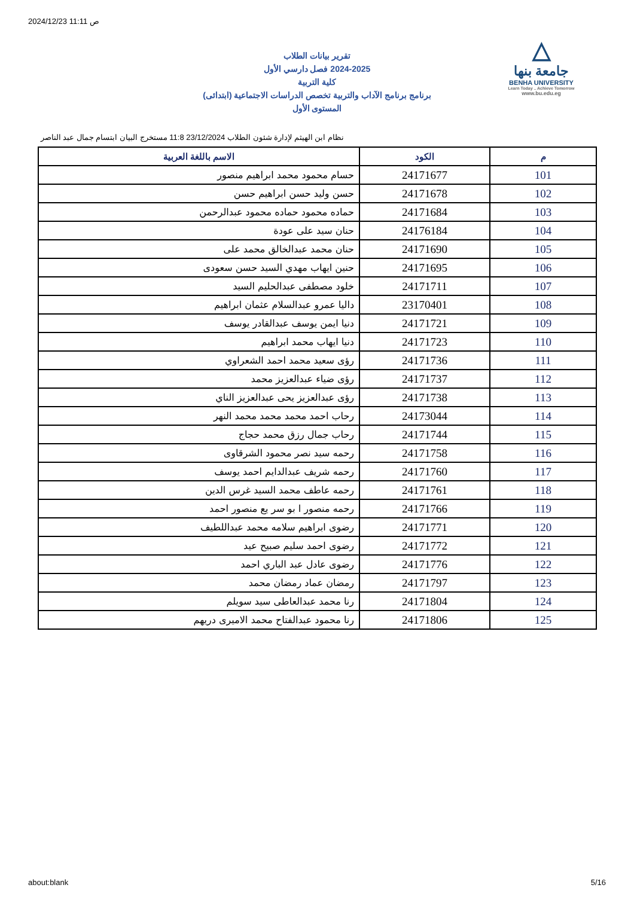2024/12/23 11:11 ص
△
جامعة بنها
BENHA UNIVERSITY
Learn Today .. Achieve Tomorrow
www.bu.edu.eg
تقرير بيانات الطلاب
2024-2025 فصل دارسي الأول
كلية التربية
برنامج برنامج الآداب والتربية تخصص الدراسات الاجتماعية (ابتدائى)
المستوى الأول
نظام ابن الهيثم لإدارة شئون الطلاب 23/12/2024 11:8 مستخرج البيان ابتسام جمال عبد الناصر
| م | الكود | الاسم باللغة العربية |
| --- | --- | --- |
| 101 | 24171677 | حسام محمود محمد ابراهيم منصور |
| 102 | 24171678 | حسن وليد حسن ابراهيم حسن |
| 103 | 24171684 | حماده محمود حماده محمود عبدالرحمن |
| 104 | 24176184 | حنان سيد على عودة |
| 105 | 24171690 | حنان محمد عبدالخالق محمد على |
| 106 | 24171695 | حنين ايهاب مهدي السيد حسن سعودى |
| 107 | 24171711 | خلود مصطفى عبدالحليم السيد |
| 108 | 23170401 | داليا عمرو عبدالسلام عثمان ابراهيم |
| 109 | 24171721 | دنيا ايمن يوسف عبدالقادر يوسف |
| 110 | 24171723 | دنيا ايهاب محمد ابراهيم |
| 111 | 24171736 | رؤى سعيد محمد احمد الشعراوي |
| 112 | 24171737 | رؤى ضياء عبدالعزيز محمد |
| 113 | 24171738 | رؤى عبدالعزيز يحى عبدالعزيز الناي |
| 114 | 24173044 | رحاب احمد محمد محمد محمد النهر |
| 115 | 24171744 | رحاب جمال رزق محمد حجاج |
| 116 | 24171758 | رحمه سيد نصر محمود الشرقاوى |
| 117 | 24171760 | رحمه شريف عبدالدايم احمد يوسف |
| 118 | 24171761 | رحمه عاطف محمد السيد غرس الدين |
| 119 | 24171766 | رحمه منصور ا بو سر يع منصور احمد |
| 120 | 24171771 | رضوى ابراهيم سلامه محمد عبداللطيف |
| 121 | 24171772 | رضوى احمد سليم صبيح عيد |
| 122 | 24171776 | رضوى عادل عبد الباري احمد |
| 123 | 24171797 | رمضان عماد رمضان محمد |
| 124 | 24171804 | رنا محمد عبدالعاطى سيد سويلم |
| 125 | 24171806 | رنا محمود عبدالفتاح محمد الاميرى دريهم |
about:blank 5/16